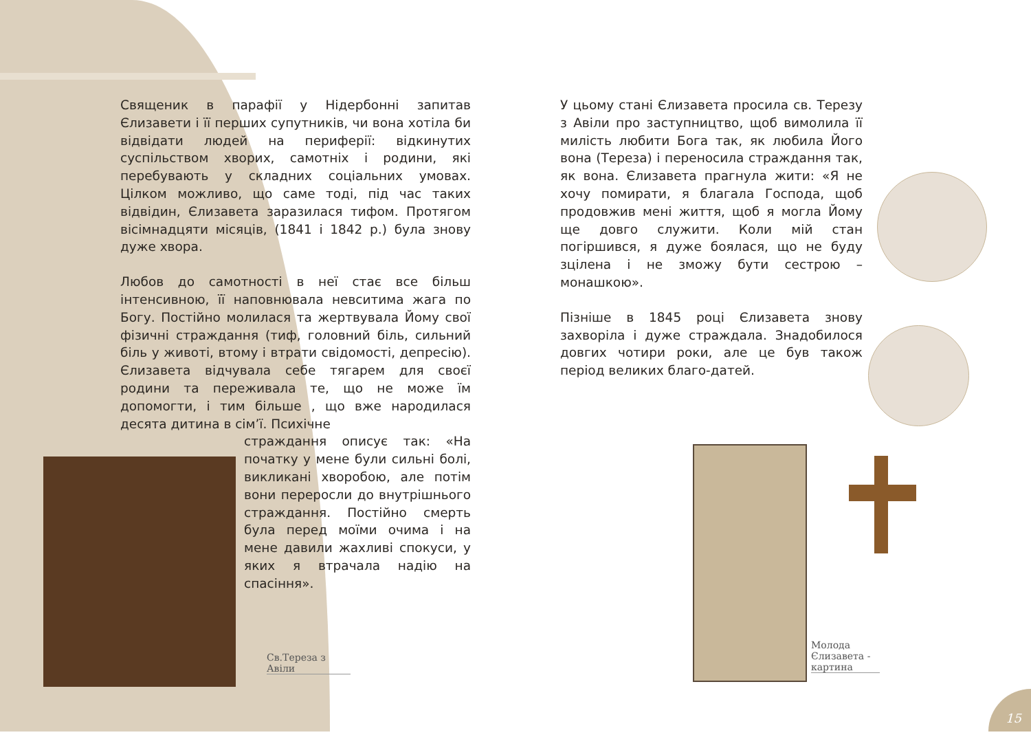Священик в парафії у Нідербонні запитав Єлизавети і її перших супутників, чи вона хотіла би відвідати людей на периферії: відкинутих суспільством хворих, самотніх і родини, які перебувають у складних соціальних умовах. Цілком можливо, що саме тоді, під час таких відвідин, Єлизавета заразилася тифом. Протягом вісімнадцяти місяців, (1841 і 1842 р.) була знову дуже хвора.
Любов до самотності в неї стає все більш інтенсивною, її наповнювала невситима жага по Богу. Постійно молилася та жертвувала Йому свої фізичні страждання (тиф, головний біль, сильний біль у животі, втому і втрати свідомості, депресію). Єлизавета відчувала себе тягарем для своєї родини та переживала те, що не може їм допомогти, і тим більше , що вже народилася десята дитина в сім’ї. Психічне
страждання описує так: «На початку у мене були сильні болі, викликані хворобою, але потім вони переросли до внутрішнього страждання. Постійно смерть була перед моїми очима і на мене давили жахливі спокуси, у яких я втрачала надію на спасіння».
У цьому стані Єлизавета просила св. Терезу з Авіли про заступництво, щоб вимолила її милість любити Бога так, як любила Його вона (Тереза) і переносила страждання так, як вона. Єлизавета прагнула жити: «Я не хочу помирати, я благала Господа, щоб продовжив мені життя, щоб я могла Йому ще довго служити. Коли мій стан погіршився, я дуже боялася, що не буду зцілена і не зможу бути сестрою – монашкою».
Пізніше в 1845 році Єлизавета знову захворіла і дуже страждала. Знадобилося довгих чотири роки, але це був також період великих благо-датей.
Св.Тереза з Авіли
Молода Єлизавета - картина
15